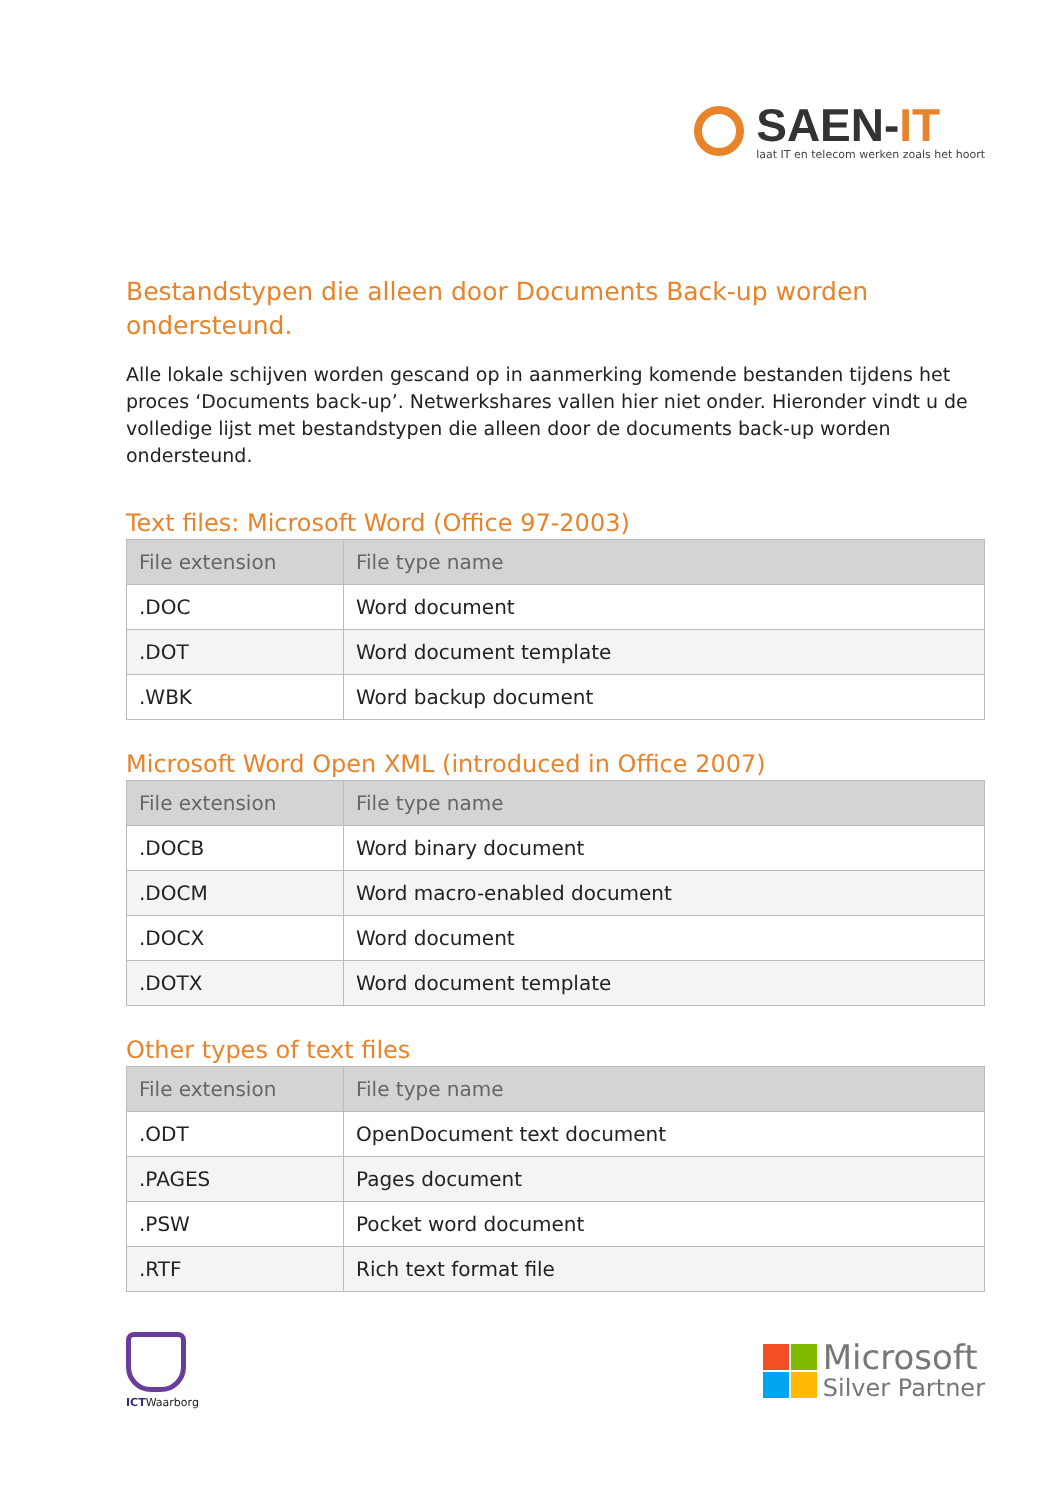SAEN-IT
laat IT en telecom werken zoals het hoort
Bestandstypen die alleen door Documents Back-up worden ondersteund.
Alle lokale schijven worden gescand op in aanmerking komende bestanden tijdens het proces ‘Documents back-up’. Netwerkshares vallen hier niet onder. Hieronder vindt u de volledige lijst met bestandstypen die alleen door de documents back-up worden ondersteund.
Text files: Microsoft Word (Office 97-2003)
| File extension | File type name |
| --- | --- |
| .DOC | Word document |
| .DOT | Word document template |
| .WBK | Word backup document |
Microsoft Word Open XML (introduced in Office 2007)
| File extension | File type name |
| --- | --- |
| .DOCB | Word binary document |
| .DOCM | Word macro-enabled document |
| .DOCX | Word document |
| .DOTX | Word document template |
Other types of text files
| File extension | File type name |
| --- | --- |
| .ODT | OpenDocument text document |
| .PAGES | Pages document |
| .PSW | Pocket word document |
| .RTF | Rich text format file |
ICTWaarborg
Microsoft
Silver Partner